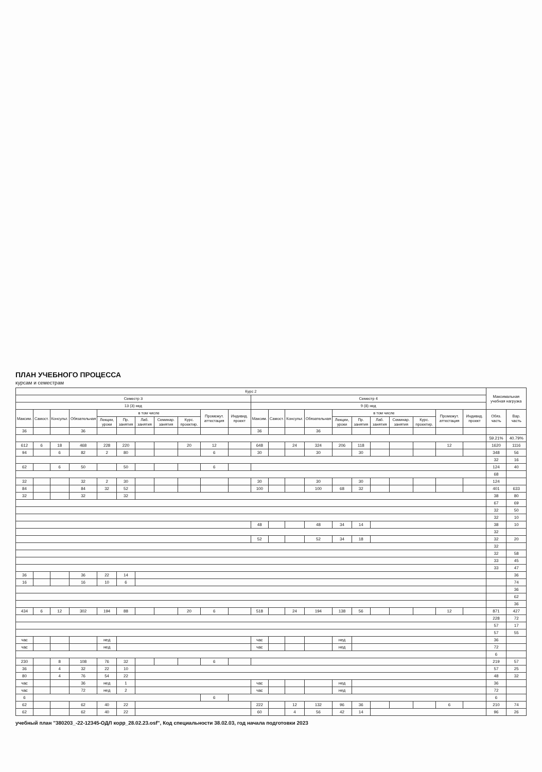ПЛАН УЧЕБНОГО ПРОЦЕССА
курсам и семестрам
| Курс 2 | | | | | | | | | | | | | | | | | | | | | | Максимальная учебная нагрузка | |
| --- | --- | --- | --- | --- | --- | --- | --- | --- | --- | --- | --- | --- | --- | --- | --- | --- | --- | --- | --- | --- | --- | --- | --- |
| Семестр 3 | | | | | | | | | | | Семестр 4 | | | | | | | | | | | | |
| 13 (3) нед | | | | | | | | | | | 9 (8) нед | | | | | | | | | | | | |
| Максим. | Самост. | Консульт. | Обязательная | в том числе | | | | | Промежут. аттестация | Индивид. проект | Максим. | Самост. | Консульт. | Обязательная | в том числе | | | | | Промежут. аттестация | Индивид. проект | Обяз. часть | Вар. часть |
| | | | | Лекции, уроки | Пр. занятия | Лаб. занятия | Семинар. занятия | Курс. проектир. | | | | | | | Лекции, уроки | Пр. занятия | Лаб. занятия | Семинар. занятия | Курс. проектир. | | | | |
| 36 | | | 36 | | | | | | | | 36 | | | 36 | | | | | | | | | |
| | | | | | | | | | | | | | | | | | | | | | | 59.21% | 40.79% |
| 612 | 6 | 18 | 468 | 228 | 220 | | | 20 | 12 | | 648 | | 24 | 324 | 206 | 118 | | | | 12 | | 1620 | 1116 |
| 94 | | 6 | 82 | 2 | 80 | | | | 6 | | 30 | | | 30 | | 30 | | | | | | 348 | 56 |
| | | | | | | | | | | | | | | | | | | | | | | 32 | 16 |
| 62 | | 6 | 50 | | 50 | | | | 6 | | | | | | | | | | | | | 124 | 40 |
| | | | | | | | | | | | | | | | | | | | | | | 68 | |
| 32 | | | 32 | 2 | 30 | | | | | | 30 | | | 30 | | 30 | | | | | | 124 | |
| 84 | | | 84 | 32 | 52 | | | | | | 100 | | | 100 | 68 | 32 | | | | | | 401 | 633 |
| 32 | | | 32 | | 32 | | | | | | | | | | | | | | | | | 38 | 80 |
| | | | | | | | | | | | | | | | | | | | | | | 67 | 69 |
| | | | | | | | | | | | | | | | | | | | | | | 32 | 50 |
| | | | | | | | | | | | | | | | | | | | | | | 32 | 10 |
| | | | | | | | | | | | 48 | | | 48 | 34 | 14 | | | | | | 38 | 10 |
| | | | | | | | | | | | | | | | | | | | | | | 32 | |
| | | | | | | | | | | | 52 | | | 52 | 34 | 18 | | | | | | 32 | 20 |
| | | | | | | | | | | | | | | | | | | | | | | 32 | |
| | | | | | | | | | | | | | | | | | | | | | | 32 | 58 |
| | | | | | | | | | | | | | | | | | | | | | | 33 | 45 |
| | | | | | | | | | | | | | | | | | | | | | | 33 | 47 |
| 36 | | | 36 | 22 | 14 | | | | | | | | | | | | | | | | | | 36 |
| 16 | | | 16 | 10 | 6 | | | | | | | | | | | | | | | | | | 74 |
| | | | | | | | | | | | | | | | | | | | | | | | 36 |
| | | | | | | | | | | | | | | | | | | | | | | | 62 |
| | | | | | | | | | | | | | | | | | | | | | | | 36 |
| 434 | 6 | 12 | 302 | 194 | 88 | | | 20 | 6 | | 518 | | 24 | 194 | 138 | 56 | | | | 12 | | 871 | 427 |
| | | | | | | | | | | | | | | | | | | | | | | 228 | 72 |
| | | | | | | | | | | | | | | | | | | | | | | 57 | 17 |
| | | | | | | | | | | | | | | | | | | | | | | 57 | 55 |
| час | | | | нед | | | | | | | час | | | | нед | | | | | | | 36 | |
| час | | | | нед | | | | | | | час | | | | нед | | | | | | | 72 | |
| | | | | | | | | | | | | | | | | | | | | | | 6 | |
| 230 | | 8 | 108 | 76 | 32 | | | | 6 | | | | | | | | | | | | | 219 | 57 |
| 36 | | 4 | 32 | 22 | 10 | | | | | | | | | | | | | | | | | 57 | 25 |
| 80 | | 4 | 76 | 54 | 22 | | | | | | | | | | | | | | | | | 48 | 32 |
| час | | | 36 | нед | 1 | | | | | | час | | | | нед | | | | | | | 36 | |
| час | | | 72 | нед | 2 | | | | | | час | | | | нед | | | | | | | 72 | |
| 6 | | | | | | | | | 6 | | | | | | | | | | | | | 6 | |
| 62 | | | 62 | 40 | 22 | | | | | | 222 | | 12 | 132 | 96 | 36 | | | | 6 | | 210 | 74 |
| 62 | | | 62 | 40 | 22 | | | | | | 60 | | 4 | 56 | 42 | 14 | | | | | | 96 | 26 |
учебный план "380203_-22-12345-ОДЛ корр_28.02.23.osf", Код специальности 38.02.03, год начала подготовки 2023